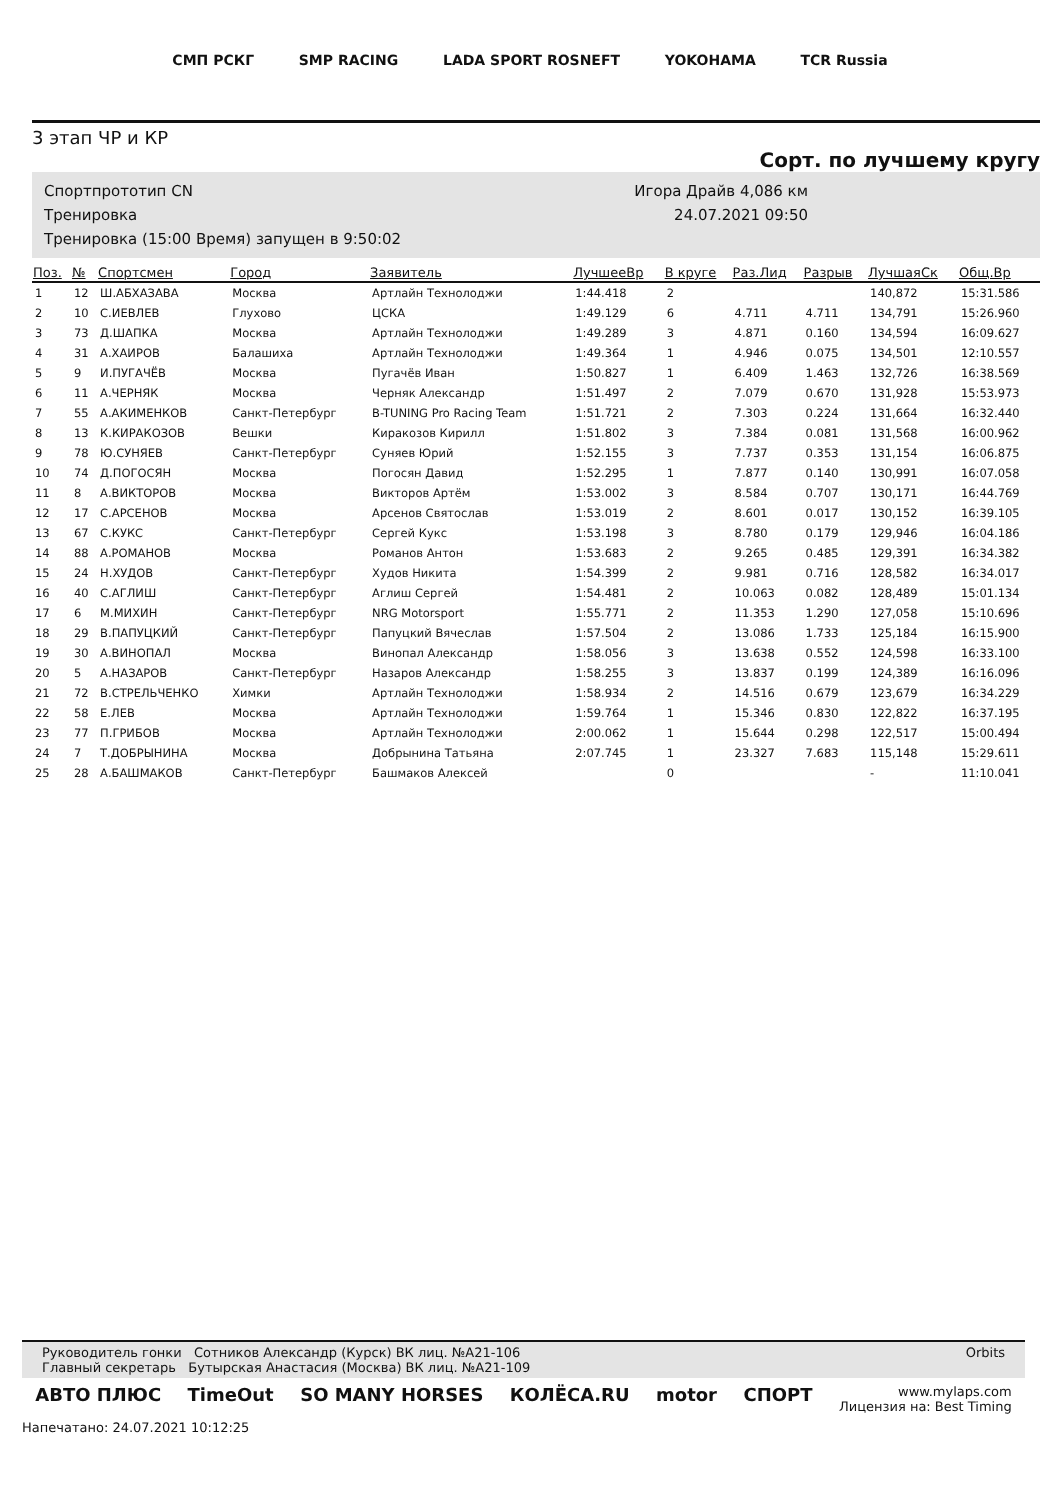СМП РСКГ SMP RACING LADA SPORT ROSNEFT YOKOHAMA TCR Russia
3 этап ЧР и КР
Сорт. по лучшему кругу
Спортпрототип CN
Тренировка
Тренировка (15:00 Время) запущен в 9:50:02
Игора Драйв 4,086 км
24.07.2021 09:50
| Поз. | № | Спортсмен | Город | Заявитель | ЛучшееВр | В круге | Раз.Лид | Разрыв | ЛучшаяСк | Общ.Вр |
| --- | --- | --- | --- | --- | --- | --- | --- | --- | --- | --- |
| 1 | 12 | Ш.АБХАЗАВА | Москва | Артлайн Технолоджи | 1:44.418 | 2 | | | 140,872 | 15:31.586 |
| 2 | 10 | С.ИЕВЛЕВ | Глухово | ЦСКА | 1:49.129 | 6 | 4.711 | 4.711 | 134,791 | 15:26.960 |
| 3 | 73 | Д.ШАПКА | Москва | Артлайн Технолоджи | 1:49.289 | 3 | 4.871 | 0.160 | 134,594 | 16:09.627 |
| 4 | 31 | А.ХАИРОВ | Балашиха | Артлайн Технолоджи | 1:49.364 | 1 | 4.946 | 0.075 | 134,501 | 12:10.557 |
| 5 | 9 | И.ПУГАЧЁВ | Москва | Пугачёв Иван | 1:50.827 | 1 | 6.409 | 1.463 | 132,726 | 16:38.569 |
| 6 | 11 | А.ЧЕРНЯК | Москва | Черняк Александр | 1:51.497 | 2 | 7.079 | 0.670 | 131,928 | 15:53.973 |
| 7 | 55 | А.АКИМЕНКОВ | Санкт-Петербург | B-TUNING Pro Racing Team | 1:51.721 | 2 | 7.303 | 0.224 | 131,664 | 16:32.440 |
| 8 | 13 | К.КИРАКОЗОВ | Вешки | Киракозов Кирилл | 1:51.802 | 3 | 7.384 | 0.081 | 131,568 | 16:00.962 |
| 9 | 78 | Ю.СУНЯЕВ | Санкт-Петербург | Суняев Юрий | 1:52.155 | 3 | 7.737 | 0.353 | 131,154 | 16:06.875 |
| 10 | 74 | Д.ПОГОСЯН | Москва | Погосян Давид | 1:52.295 | 1 | 7.877 | 0.140 | 130,991 | 16:07.058 |
| 11 | 8 | А.ВИКТОРОВ | Москва | Викторов Артём | 1:53.002 | 3 | 8.584 | 0.707 | 130,171 | 16:44.769 |
| 12 | 17 | С.АРСЕНОВ | Москва | Арсенов Святослав | 1:53.019 | 2 | 8.601 | 0.017 | 130,152 | 16:39.105 |
| 13 | 67 | С.КУКС | Санкт-Петербург | Сергей Кукс | 1:53.198 | 3 | 8.780 | 0.179 | 129,946 | 16:04.186 |
| 14 | 88 | А.РОМАНОВ | Москва | Романов Антон | 1:53.683 | 2 | 9.265 | 0.485 | 129,391 | 16:34.382 |
| 15 | 24 | Н.ХУДОВ | Санкт-Петербург | Худов Никита | 1:54.399 | 2 | 9.981 | 0.716 | 128,582 | 16:34.017 |
| 16 | 40 | С.АГЛИШ | Санкт-Петербург | Аглиш Сергей | 1:54.481 | 2 | 10.063 | 0.082 | 128,489 | 15:01.134 |
| 17 | 6 | М.МИХИН | Санкт-Петербург | NRG Motorsport | 1:55.771 | 2 | 11.353 | 1.290 | 127,058 | 15:10.696 |
| 18 | 29 | В.ПАПУЦКИЙ | Санкт-Петербург | Папуцкий Вячеслав | 1:57.504 | 2 | 13.086 | 1.733 | 125,184 | 16:15.900 |
| 19 | 30 | А.ВИНОПАЛ | Москва | Винопал Александр | 1:58.056 | 3 | 13.638 | 0.552 | 124,598 | 16:33.100 |
| 20 | 5 | А.НАЗАРОВ | Санкт-Петербург | Назаров Александр | 1:58.255 | 3 | 13.837 | 0.199 | 124,389 | 16:16.096 |
| 21 | 72 | В.СТРЕЛЬЧЕНКО | Химки | Артлайн Технолоджи | 1:58.934 | 2 | 14.516 | 0.679 | 123,679 | 16:34.229 |
| 22 | 58 | Е.ЛЕВ | Москва | Артлайн Технолоджи | 1:59.764 | 1 | 15.346 | 0.830 | 122,822 | 16:37.195 |
| 23 | 77 | П.ГРИБОВ | Москва | Артлайн Технолоджи | 2:00.062 | 1 | 15.644 | 0.298 | 122,517 | 15:00.494 |
| 24 | 7 | Т.ДОБРЫНИНА | Москва | Добрынина Татьяна | 2:07.745 | 1 | 23.327 | 7.683 | 115,148 | 15:29.611 |
| 25 | 28 | А.БАШМАКОВ | Санкт-Петербург | Башмаков Алексей | | 0 | | | - | 11:10.041 |
Руководитель гонки Сотников Александр (Курск) ВК лиц. №А21-106
Главный секретарь Бутырская Анастасия (Москва) ВК лиц. №А21-109
Orbits
АВТО ПЛЮС TimeOut SO MANY HORSES КОЛЁСА.RU motor СПОРТ www.mylaps.com
Лицензия на: Best Timing
Напечатано: 24.07.2021 10:12:25